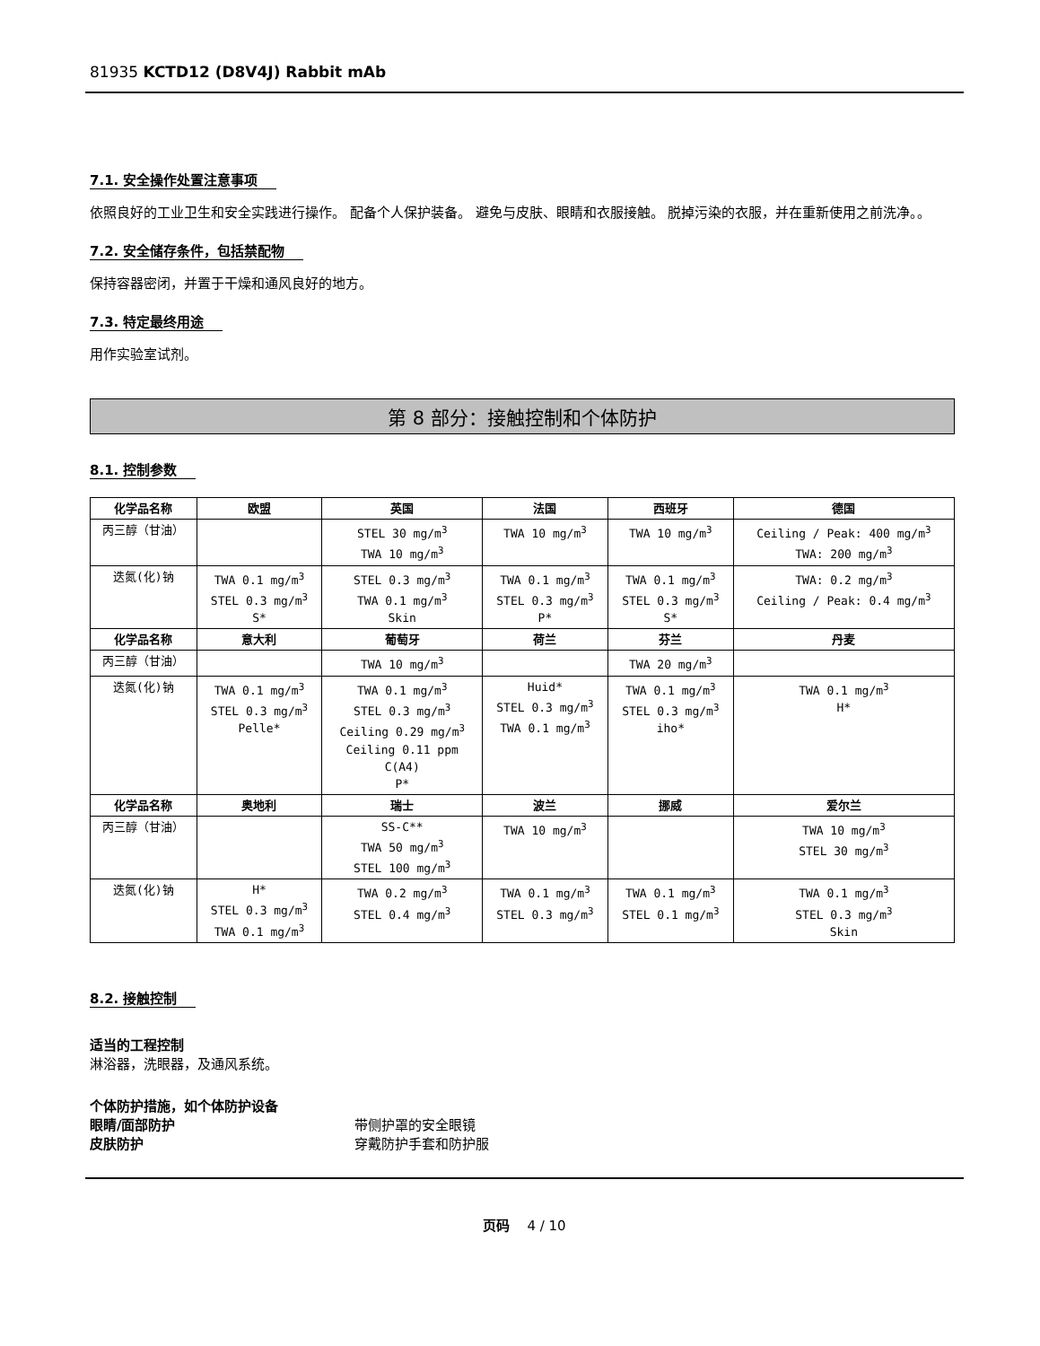81935 KCTD12 (D8V4J) Rabbit mAb
7.1. 安全操作处置注意事项
依照良好的工业卫生和安全实践进行操作。 配备个人保护装备。 避免与皮肤、眼睛和衣服接触。 脱掉污染的衣服，并在重新使用之前洗净。。
7.2. 安全储存条件，包括禁配物
保持容器密闭，并置于干燥和通风良好的地方。
7.3. 特定最终用途
用作实验室试剂。
第 8 部分：接触控制和个体防护
8.1. 控制参数
| 化学品名称 | 欧盟 | 英国 | 法国 | 西班牙 | 德国 |
| --- | --- | --- | --- | --- | --- |
| 丙三醇（甘油） | | STEL 30 mg/m<sup>3</sup> TWA 10 mg/m<sup>3</sup> | TWA 10 mg/m<sup>3</sup> | TWA 10 mg/m<sup>3</sup> | Ceiling / Peak: 400 mg/m<sup>3</sup> TWA: 200 mg/m<sup>3</sup> |
| 迭氮(化)钠 | TWA 0.1 mg/m<sup>3</sup> STEL 0.3 mg/m<sup>3</sup> S* | STEL 0.3 mg/m<sup>3</sup> TWA 0.1 mg/m<sup>3</sup> Skin | TWA 0.1 mg/m<sup>3</sup> STEL 0.3 mg/m<sup>3</sup> P* | TWA 0.1 mg/m<sup>3</sup> STEL 0.3 mg/m<sup>3</sup> S* | TWA: 0.2 mg/m<sup>3</sup> Ceiling / Peak: 0.4 mg/m<sup>3</sup> |
| 化学品名称 | 意大利 | 葡萄牙 | 荷兰 | 芬兰 | 丹麦 |
| 丙三醇（甘油） | | TWA 10 mg/m<sup>3</sup> | | TWA 20 mg/m<sup>3</sup> | |
| 迭氮(化)钠 | TWA 0.1 mg/m<sup>3</sup> STEL 0.3 mg/m<sup>3</sup> Pelle* | TWA 0.1 mg/m<sup>3</sup> STEL 0.3 mg/m<sup>3</sup> Ceiling 0.29 mg/m<sup>3</sup> Ceiling 0.11 ppm C(A4) P* | Huid* STEL 0.3 mg/m<sup>3</sup> TWA 0.1 mg/m<sup>3</sup> | TWA 0.1 mg/m<sup>3</sup> STEL 0.3 mg/m<sup>3</sup> iho* | TWA 0.1 mg/m<sup>3</sup> H* |
| 化学品名称 | 奥地利 | 瑞士 | 波兰 | 挪威 | 爱尔兰 |
| 丙三醇（甘油） | | SS-C** TWA 50 mg/m<sup>3</sup> STEL 100 mg/m<sup>3</sup> | TWA 10 mg/m<sup>3</sup> | | TWA 10 mg/m<sup>3</sup> STEL 30 mg/m<sup>3</sup> |
| 迭氮(化)钠 | H* STEL 0.3 mg/m<sup>3</sup> TWA 0.1 mg/m<sup>3</sup> | TWA 0.2 mg/m<sup>3</sup> STEL 0.4 mg/m<sup>3</sup> | TWA 0.1 mg/m<sup>3</sup> STEL 0.3 mg/m<sup>3</sup> | TWA 0.1 mg/m<sup>3</sup> STEL 0.1 mg/m<sup>3</sup> | TWA 0.1 mg/m<sup>3</sup> STEL 0.3 mg/m<sup>3</sup> Skin |
8.2. 接触控制
适当的工程控制
淋浴器，洗眼器，及通风系统。
个体防护措施，如个体防护设备
眼睛/面部防护 带侧护罩的安全眼镜
皮肤防护 穿戴防护手套和防护服
页码 4 / 10